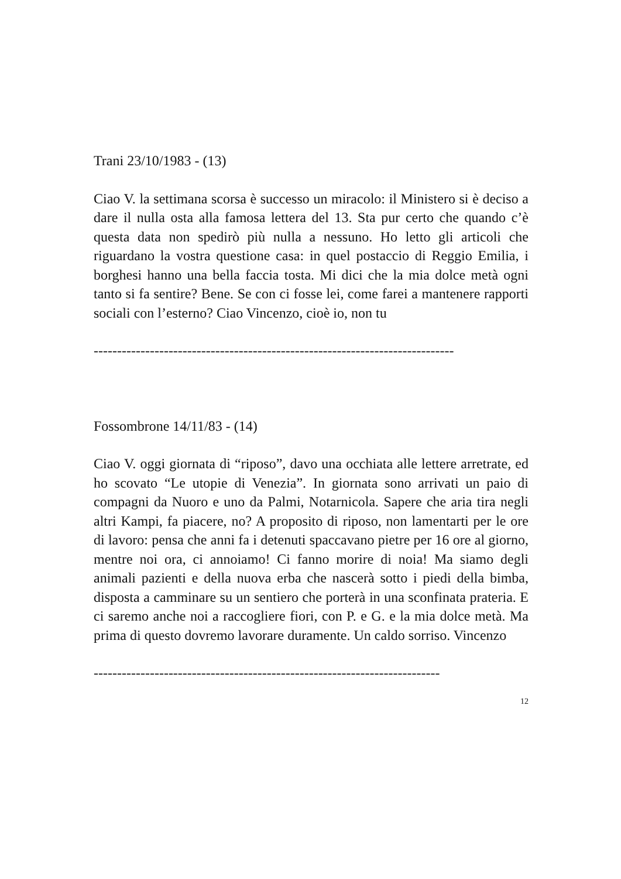Trani 23/10/1983 - (13)
Ciao V. la settimana scorsa è successo un miracolo: il Ministero si è deciso a dare il nulla osta alla famosa lettera del 13. Sta pur certo che quando c’è questa data non spedirò più nulla a nessuno. Ho letto gli articoli che riguardano la vostra questione casa: in quel postaccio di Reggio Emilia, i borghesi hanno una bella faccia tosta. Mi dici che la mia dolce metà ogni tanto si fa sentire? Bene. Se con ci fosse lei, come farei a mantenere rapporti sociali con l’esterno? Ciao Vincenzo, cioè io, non tu
-----------------------------------------------------------------------------
Fossombrone 14/11/83 - (14)
Ciao V. oggi giornata di “riposo”, davo una occhiata alle lettere arretrate, ed ho scovato “Le utopie di Venezia”. In giornata sono arrivati un paio di compagni da Nuoro e uno da Palmi, Notarnicola. Sapere che aria tira negli altri Kampi, fa piacere, no? A proposito di riposo, non lamentarti per le ore di lavoro: pensa che anni fa i detenuti spaccavano pietre per 16 ore al giorno, mentre noi ora, ci annoiamo! Ci fanno morire di noia! Ma siamo degli animali pazienti e della nuova erba che nascerà sotto i piedi della bimba, disposta a camminare su un sentiero che porterà in una sconfinata prateria. E ci saremo anche noi a raccogliere fiori, con P. e G. e la mia dolce metà. Ma prima di questo dovremo lavorare duramente. Un caldo sorriso. Vincenzo
--------------------------------------------------------------------------
12